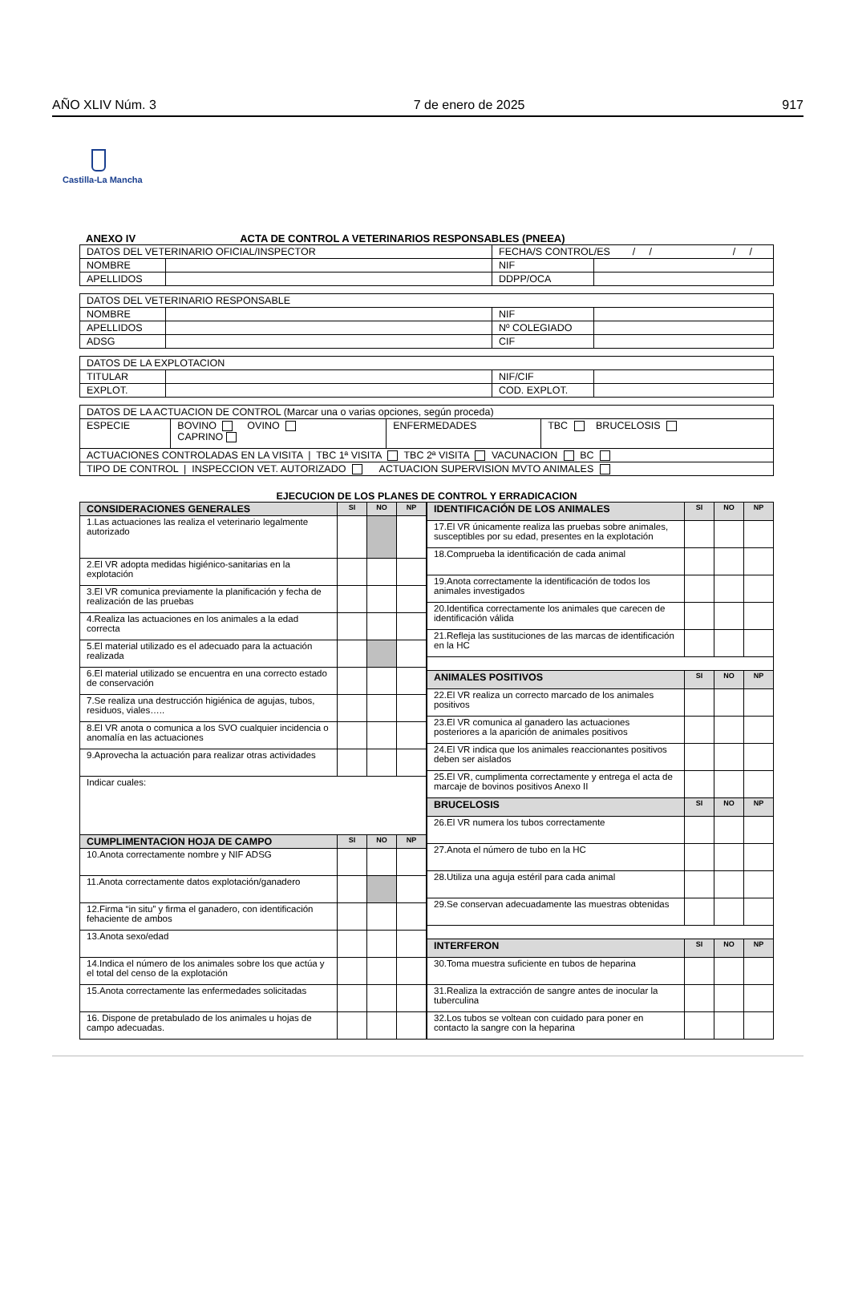AÑO XLIV Núm. 3 7 de enero de 2025 917
Castilla-La Mancha
ANEXO IV ACTA DE CONTROL A VETERINARIOS RESPONSABLES (PNEEA)
| DATOS DEL VETERINARIO OFICIAL/INSPECTOR | | FECHA/S CONTROL/ES / / / / | |
| NOMBRE | | NIF | |
| APELLIDOS | | DDPP/OCA | |
| DATOS DEL VETERINARIO RESPONSABLE | | | |
| NOMBRE | | NIF | |
| APELLIDOS | | Nº COLEGIADO | |
| ADSG | | CIF | |
| DATOS DE LA EXPLOTACION | | | |
| TITULAR | | NIF/CIF | |
| EXPLOT. | | COD. EXPLOT. | |
| DATOS DE LA ACTUACION DE CONTROL (Marcar una o varias opciones, según proceda) | | | |
| ESPECIE | BOVINO OVINO CAPRINO | ENFERMEDADES | TBC BRUCELOSIS |
| ACTUACIONES CONTROLADAS EN LA VISITA / TBC 1ª VISITA TBC 2ª VISITA VACUNACION BC | | | |
| TIPO DE CONTROL / INSPECCION VET. AUTORIZADO ACTUACION SUPERVISION MVTO ANIMALES | | | |
EJECUCION DE LOS PLANES DE CONTROL Y ERRADICACION
| CONSIDERACIONES GENERALES | SI | NO | NP |
| --- | --- | --- | --- |
| 1.Las actuaciones las realiza el veterinario legalmente autorizado | | | |
| 2.El VR adopta medidas higiénico-sanitarias en la explotación | | | |
| 3.El VR comunica previamente la planificación y fecha de realización de las pruebas | | | |
| 4.Realiza las actuaciones en los animales a la edad correcta | | | |
| 5.El material utilizado es el adecuado para la actuación realizada | | | |
| 6.El material utilizado se encuentra en una correcto estado de conservación | | | |
| 7.Se realiza una destrucción higiénica de agujas, tubos, residuos, viales….. | | | |
| 8.El VR anota o comunica a los SVO cualquier incidencia o anomalía en las actuaciones | | | |
| 9.Aprovecha la actuación para realizar otras actividades | | | |
| Indicar cuales: | | | |
| CUMPLIMENTACION HOJA DE CAMPO | SI | NO | NP |
| 10.Anota correctamente nombre y NIF ADSG | | | |
| 11.Anota correctamente datos explotación/ganadero | | | |
| 12.Firma “in situ” y firma el ganadero, con identificación fehaciente de ambos | | | |
| 13.Anota sexo/edad | | | |
| 14.Indica el número de los animales sobre los que actúa y el total del censo de la explotación | | | |
| 15.Anota correctamente las enfermedades solicitadas | | | |
| 16. Dispone de pretabulado de los animales u hojas de campo adecuadas. | | | |
| IDENTIFICACIÓN DE LOS ANIMALES | SI | NO | NP |
| --- | --- | --- | --- |
| 17.El VR únicamente realiza las pruebas sobre animales, susceptibles por su edad, presentes en la explotación | | | |
| 18.Comprueba la identificación de cada animal | | | |
| 19.Anota correctamente la identificación de todos los animales investigados | | | |
| 20.Identifica correctamente los animales que carecen de identificación válida | | | |
| 21.Refleja las sustituciones de las marcas de identificación en la HC | | | |
| ANIMALES POSITIVOS | SI | NO | NP |
| 22.El VR realiza un correcto marcado de los animales positivos | | | |
| 23.El VR comunica al ganadero las actuaciones posteriores a la aparición de animales positivos | | | |
| 24.El VR indica que los animales reaccionantes positivos deben ser aislados | | | |
| 25.El VR, cumplimenta correctamente y entrega el acta de marcaje de bovinos positivos Anexo II | | | |
| BRUCELOSIS | SI | NO | NP |
| 26.El VR numera los tubos correctamente | | | |
| 27.Anota el número de tubo en la HC | | | |
| 28.Utiliza una aguja estéril para cada animal | | | |
| 29.Se conservan adecuadamente las muestras obtenidas | | | |
| INTERFERON | SI | NO | NP |
| 30.Toma muestra suficiente en tubos de heparina | | | |
| 31.Realiza la extracción de sangre antes de inocular la tuberculina | | | |
| 32.Los tubos se voltean con cuidado para poner en contacto la sangre con la heparina | | | |